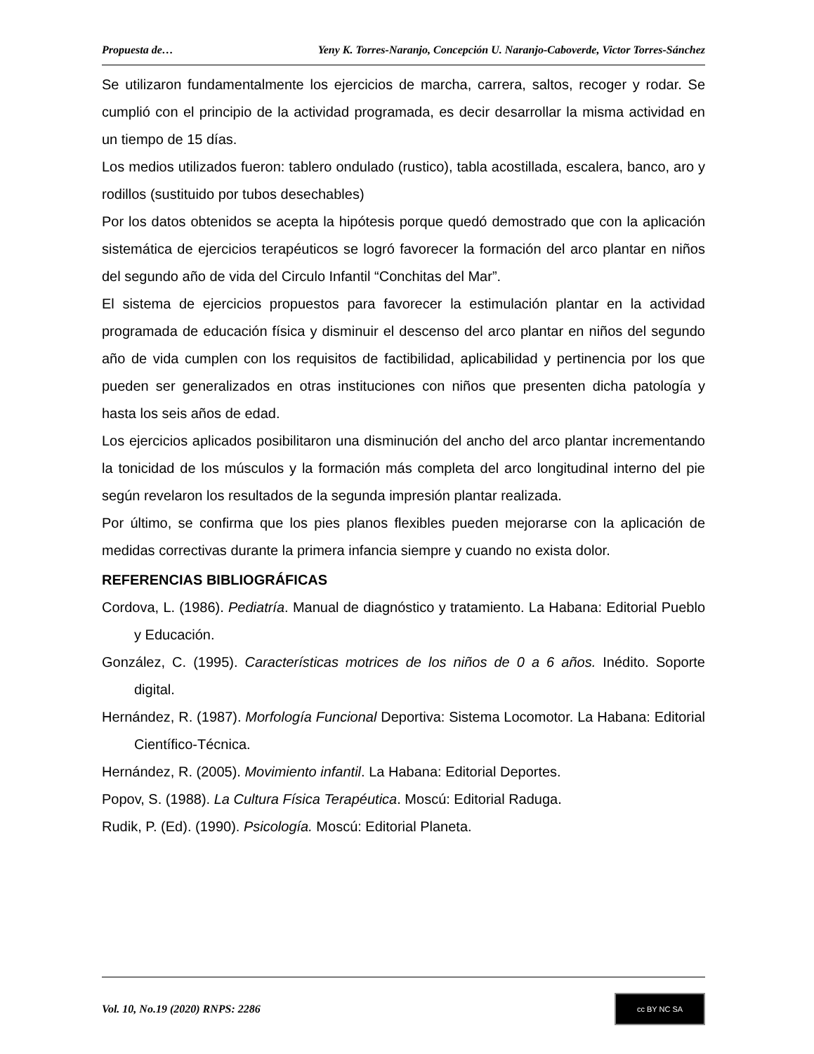Propuesta de… Yeny K. Torres-Naranjo, Concepción U. Naranjo-Caboverde, Victor Torres-Sánchez
Se utilizaron fundamentalmente los ejercicios de marcha, carrera, saltos, recoger y rodar. Se cumplió con el principio de la actividad programada, es decir desarrollar la misma actividad en un tiempo de 15 días.
Los medios utilizados fueron: tablero ondulado (rustico), tabla acostillada, escalera, banco, aro y rodillos (sustituido por tubos desechables)
Por los datos obtenidos se acepta la hipótesis porque quedó demostrado que con la aplicación sistemática de ejercicios terapéuticos se logró favorecer la formación del arco plantar en niños del segundo año de vida del Circulo Infantil “Conchitas del Mar”.
El sistema de ejercicios propuestos para favorecer la estimulación plantar en la actividad programada de educación física y disminuir el descenso del arco plantar en niños del segundo año de vida cumplen con los requisitos de factibilidad, aplicabilidad y pertinencia por los que pueden ser generalizados en otras instituciones con niños que presenten dicha patología y hasta los seis años de edad.
Los ejercicios aplicados posibilitaron una disminución del ancho del arco plantar incrementando la tonicidad de los músculos y la formación más completa del arco longitudinal interno del pie según revelaron los resultados de la segunda impresión plantar realizada.
Por último, se confirma que los pies planos flexibles pueden mejorarse con la aplicación de medidas correctivas durante la primera infancia siempre y cuando no exista dolor.
REFERENCIAS BIBLIOGRÁFICAS
Cordova, L. (1986). Pediatría. Manual de diagnóstico y tratamiento. La Habana: Editorial Pueblo y Educación.
González, C. (1995). Características motrices de los niños de 0 a 6 años. Inédito. Soporte digital.
Hernández, R. (1987). Morfología Funcional Deportiva: Sistema Locomotor. La Habana: Editorial Científico-Técnica.
Hernández, R. (2005). Movimiento infantil. La Habana: Editorial Deportes.
Popov, S. (1988). La Cultura Física Terapéutica. Moscú: Editorial Raduga.
Rudik, P. (Ed). (1990). Psicología. Moscú: Editorial Planeta.
Vol. 10, No.19 (2020) RNPS: 2286
cc BY NC SA